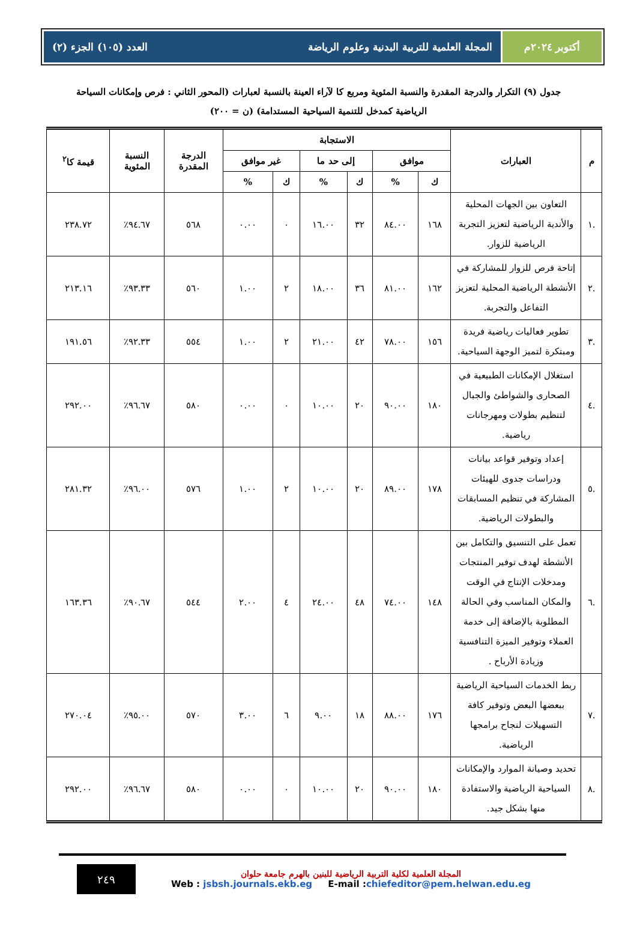أكتوبر ٢٠٢٤م المجلة العلمية للتربية البدنية وعلوم الرياضة العدد (١٠٥) الجزء (٢)
جدول (٩) التكرار والدرجة المقدرة والنسبة المئوية ومربع كا لآراء العينة بالنسبة لعبارات (المحور الثاني : فرص وإمكانات السياحة الرياضية كمدخل للتنمية السياحية المستدامة) (ن = ٢٠٠)
| م | العبارات | الاستجابة | | | | | | الدرجة المقدرة | النسبة المئوية | قيمة كا<sup>٢</sup> |
| --- | --- | --- | --- | --- | --- | --- | --- | --- | --- | --- |
| | | موافق | | إلى حد ما | | غير موافق | | | | |
| | | ك | % | ك | % | ك | % | | | |
| .١ | التعاون بين الجهات المحلية والأندية الرياضية لتعزيز التجربة الرياضية للزوار. | ١٦٨ | ٨٤.٠٠ | ٣٢ | ١٦.٠٠ | ٠ | ٠.٠٠ | ٥٦٨ | ٩٤.٦٧٪ | ٢٣٨.٧٢ |
| .٢ | إتاحة فرص للزوار للمشاركة في الأنشطة الرياضية المحلية لتعزيز التفاعل والتجربة. | ١٦٢ | ٨١.٠٠ | ٣٦ | ١٨.٠٠ | ٢ | ١.٠٠ | ٥٦٠ | ٩٣.٣٣٪ | ٢١٣.١٦ |
| .٣ | تطوير فعاليات رياضية فريدة ومبتكرة لتميز الوجهة السياحية. | ١٥٦ | ٧٨.٠٠ | ٤٢ | ٢١.٠٠ | ٢ | ١.٠٠ | ٥٥٤ | ٩٢.٣٣٪ | ١٩١.٥٦ |
| .٤ | استغلال الإمكانات الطبيعية في الصحارى والشواطئ والجبال لتنظيم بطولات ومهرجانات رياضية. | ١٨٠ | ٩٠.٠٠ | ٢٠ | ١٠.٠٠ | ٠ | ٠.٠٠ | ٥٨٠ | ٩٦.٦٧٪ | ٢٩٢.٠٠ |
| .٥ | إعداد وتوفير قواعد بيانات ودراسات جدوى للهيئات المشاركة في تنظيم المسابقات والبطولات الرياضية. | ١٧٨ | ٨٩.٠٠ | ٢٠ | ١٠.٠٠ | ٢ | ١.٠٠ | ٥٧٦ | ٩٦.٠٠٪ | ٢٨١.٣٢ |
| .٦ | تعمل على التنسيق والتكامل بين الأنشطة لهدف توفير المنتجات ومدخلات الإنتاج في الوقت والمكان المناسب وفي الحالة المطلوبة بالإضافة إلى خدمة العملاء وتوفير الميزة التنافسية وزيادة الأرباح . | ١٤٨ | ٧٤.٠٠ | ٤٨ | ٢٤.٠٠ | ٤ | ٢.٠٠ | ٥٤٤ | ٩٠.٦٧٪ | ١٦٣.٣٦ |
| .٧ | ربط الخدمات السياحية الرياضية ببعضها البعض وتوفير كافة التسهيلات لنجاح برامجها الرياضية. | ١٧٦ | ٨٨.٠٠ | ١٨ | ٩.٠٠ | ٦ | ٣.٠٠ | ٥٧٠ | ٩٥.٠٠٪ | ٢٧٠.٠٤ |
| .٨ | تحديد وصيانة الموارد والإمكانات السياحية الرياضية والاستفادة منها بشكل جيد. | ١٨٠ | ٩٠.٠٠ | ٢٠ | ١٠.٠٠ | ٠ | ٠.٠٠ | ٥٨٠ | ٩٦.٦٧٪ | ٢٩٢.٠٠ |
المجلة العلمية لكلية التربية الرياضية للبنين بالهرم جامعة حلوان
Web : jsbsh.journals.ekb.eg E-mail :chiefeditor@pem.helwan.edu.eg
٢٤٩